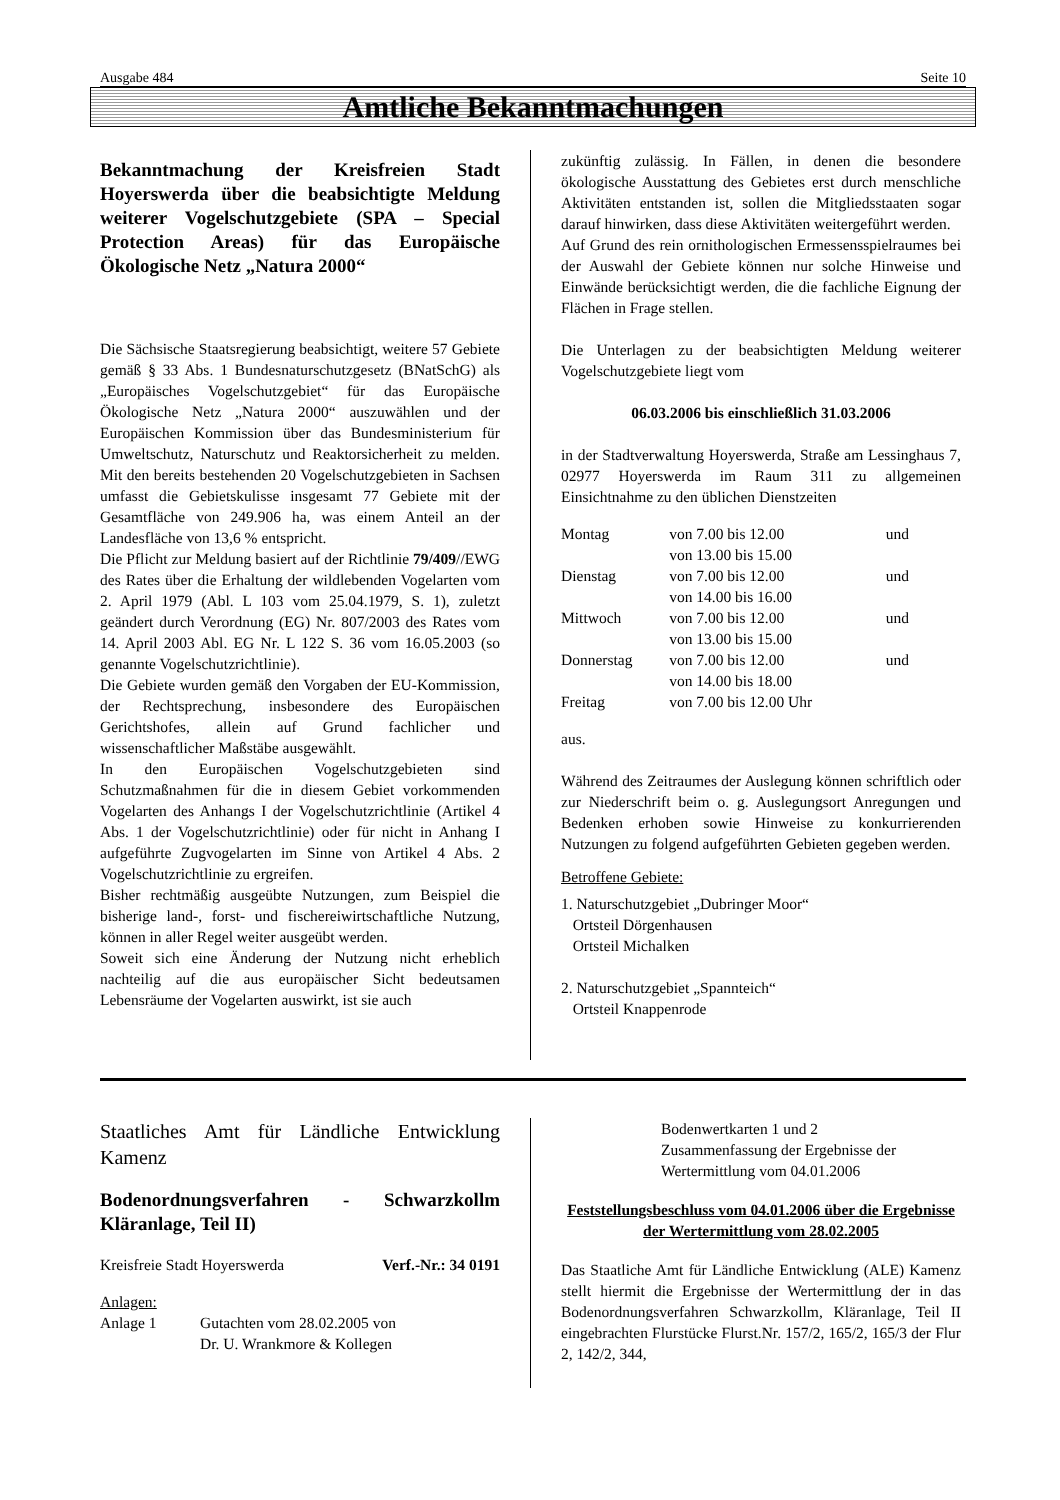Ausgabe 484 Seite 10
Amtliche Bekanntmachungen
Bekanntmachung der Kreisfreien Stadt Hoyerswerda über die beabsichtigte Meldung weiterer Vogelschutzgebiete (SPA – Special Protection Areas) für das Europäische Ökologische Netz „Natura 2000“
Die Sächsische Staatsregierung beabsichtigt, weitere 57 Gebiete gemäß § 33 Abs. 1 Bundesnaturschutzgesetz (BNatSchG) als „Europäisches Vogelschutzgebiet“ für das Europäische Ökologische Netz „Natura 2000“ auszuwählen und der Europäischen Kommission über das Bundesministerium für Umweltschutz, Naturschutz und Reaktorsicherheit zu melden. Mit den bereits bestehenden 20 Vogelschutzgebieten in Sachsen umfasst die Gebietskulisse insgesamt 77 Gebiete mit der Gesamtfläche von 249.906 ha, was einem Anteil an der Landesfläche von 13,6 % entspricht.
Die Pflicht zur Meldung basiert auf der Richtlinie 79/409//EWG des Rates über die Erhaltung der wildlebenden Vogelarten vom 2. April 1979 (Abl. L 103 vom 25.04.1979, S. 1), zuletzt geändert durch Verordnung (EG) Nr. 807/2003 des Rates vom 14. April 2003 Abl. EG Nr. L 122 S. 36 vom 16.05.2003 (so genannte Vogelschutzrichtlinie).
Die Gebiete wurden gemäß den Vorgaben der EU-Kommission, der Rechtsprechung, insbesondere des Europäischen Gerichtshofes, allein auf Grund fachlicher und wissenschaftlicher Maßstäbe ausgewählt.
In den Europäischen Vogelschutzgebieten sind Schutzmaßnahmen für die in diesem Gebiet vorkommenden Vogelarten des Anhangs I der Vogelschutzrichtlinie (Artikel 4 Abs. 1 der Vogelschutzrichtlinie) oder für nicht in Anhang I aufgeführte Zugvogelarten im Sinne von Artikel 4 Abs. 2 Vogelschutzrichtlinie zu ergreifen.
Bisher rechtmäßig ausgeübte Nutzungen, zum Beispiel die bisherige land-, forst- und fischereiwirtschaftliche Nutzung, können in aller Regel weiter ausgeübt werden.
Soweit sich eine Änderung der Nutzung nicht erheblich nachteilig auf die aus europäischer Sicht bedeutsamen Lebensräume der Vogelarten auswirkt, ist sie auch
zukünftig zulässig. In Fällen, in denen die besondere ökologische Ausstattung des Gebietes erst durch menschliche Aktivitäten entstanden ist, sollen die Mitgliedsstaaten sogar darauf hinwirken, dass diese Aktivitäten weitergeführt werden.
Auf Grund des rein ornithologischen Ermessensspielraumes bei der Auswahl der Gebiete können nur solche Hinweise und Einwände berücksichtigt werden, die die fachliche Eignung der Flächen in Frage stellen.
Die Unterlagen zu der beabsichtigten Meldung weiterer Vogelschutzgebiete liegt vom
06.03.2006 bis einschließlich 31.03.2006
in der Stadtverwaltung Hoyerswerda, Straße am Lessinghaus 7, 02977 Hoyerswerda im Raum 311 zu allgemeinen Einsichtnahme zu den üblichen Dienstzeiten
| Montag | von 7.00 bis 12.00 von 13.00 bis 15.00 | und |
| Dienstag | von 7.00 bis 12.00 von 14.00 bis 16.00 | und |
| Mittwoch | von 7.00 bis 12.00 von 13.00 bis 15.00 | und |
| Donnerstag | von 7.00 bis 12.00 von 14.00 bis 18.00 | und |
| Freitag | von 7.00 bis 12.00 Uhr | |
aus.
Während des Zeitraumes der Auslegung können schriftlich oder zur Niederschrift beim o. g. Auslegungsort Anregungen und Bedenken erhoben sowie Hinweise zu konkurrierenden Nutzungen zu folgend aufgeführten Gebieten gegeben werden.
Betroffene Gebiete:
1. Naturschutzgebiet „Dubringer Moor“
Ortsteil Dörgenhausen
Ortsteil Michalken
2. Naturschutzgebiet „Spannteich“
Ortsteil Knappenrode
Staatliches Amt für Ländliche Entwicklung Kamenz
Bodenordnungsverfahren - Schwarzkollm Kläranlage, Teil II)
Kreisfreie Stadt Hoyerswerda Verf.-Nr.: 34 0191
Anlagen:
| Anlage 1 | Gutachten vom 28.02.2005 von Dr. U. Wrankmore & Kollegen |
Bodenwertkarten 1 und 2
Zusammenfassung der Ergebnisse der Wertermittlung vom 04.01.2006
Feststellungsbeschluss vom 04.01.2006 über die Ergebnisse der Wertermittlung vom 28.02.2005
Das Staatliche Amt für Ländliche Entwicklung (ALE) Kamenz stellt hiermit die Ergebnisse der Wertermittlung der in das Bodenordnungsverfahren Schwarzkollm, Kläranlage, Teil II eingebrachten Flurstücke Flurst.Nr. 157/2, 165/2, 165/3 der Flur 2, 142/2, 344,